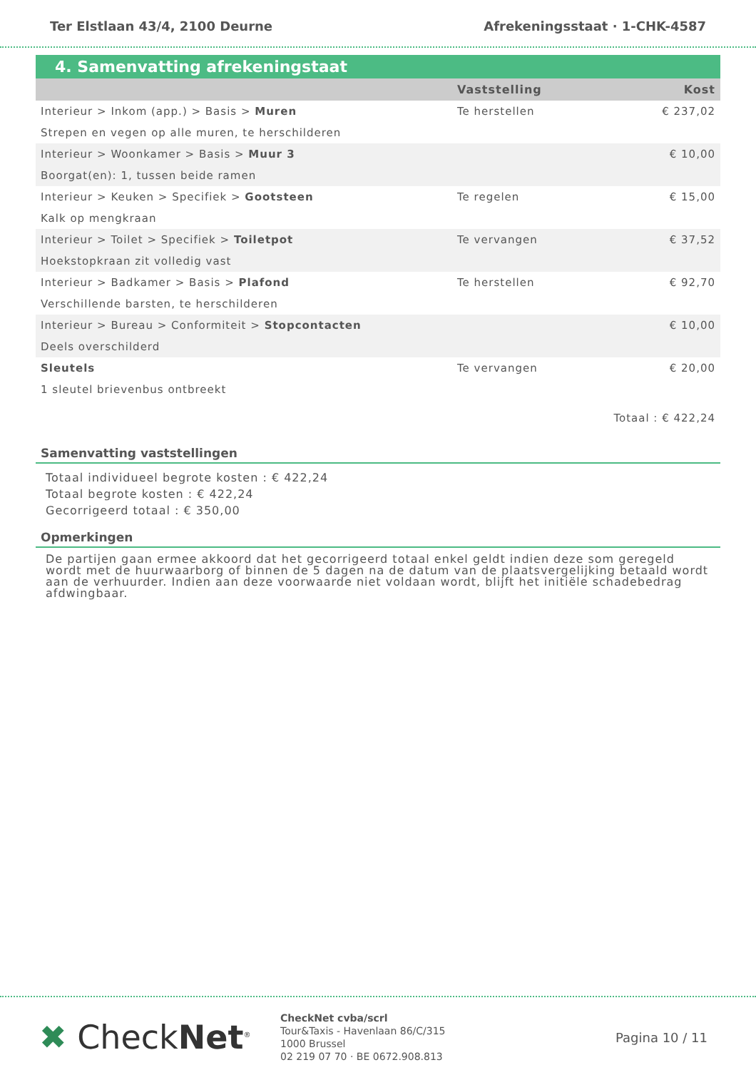Ter Elstlaan 43/4, 2100 Deurne Afrekeningsstaat · 1-CHK-4587
4. Samenvatting afrekeningstaat
| | Vaststelling | Kost |
| --- | --- | --- |
| Interieur > Inkom (app.) > Basis > Muren | Te herstellen | € 237,02 |
| Strepen en vegen op alle muren, te herschilderen | | |
| Interieur > Woonkamer > Basis > Muur 3 | | € 10,00 |
| Boorgat(en): 1, tussen beide ramen | | |
| Interieur > Keuken > Specifiek > Gootsteen | Te regelen | € 15,00 |
| Kalk op mengkraan | | |
| Interieur > Toilet > Specifiek > Toiletpot | Te vervangen | € 37,52 |
| Hoekstopkraan zit volledig vast | | |
| Interieur > Badkamer > Basis > Plafond | Te herstellen | € 92,70 |
| Verschillende barsten, te herschilderen | | |
| Interieur > Bureau > Conformiteit > Stopcontacten | | € 10,00 |
| Deels overschilderd | | |
| Sleutels | Te vervangen | € 20,00 |
| 1 sleutel brievenbus ontbreekt | | |
| Totaal : € 422,24 | | |
Samenvatting vaststellingen
Totaal individueel begrote kosten : € 422,24
Totaal begrote kosten : € 422,24
Gecorrigeerd totaal : € 350,00
Opmerkingen
De partijen gaan ermee akkoord dat het gecorrigeerd totaal enkel geldt indien deze som geregeld wordt met de huurwaarborg of binnen de 5 dagen na de datum van de plaatsvergelijking betaald wordt aan de verhuurder. Indien aan deze voorwaarde niet voldaan wordt, blijft het initiële schadebedrag afdwingbaar.
✖ CheckNet<sup>®</sup>
CheckNet cvba/scrl
Tour&Taxis - Havenlaan 86/C/315
1000 Brussel
02 219 07 70 · BE 0672.908.813
Pagina 10 / 11